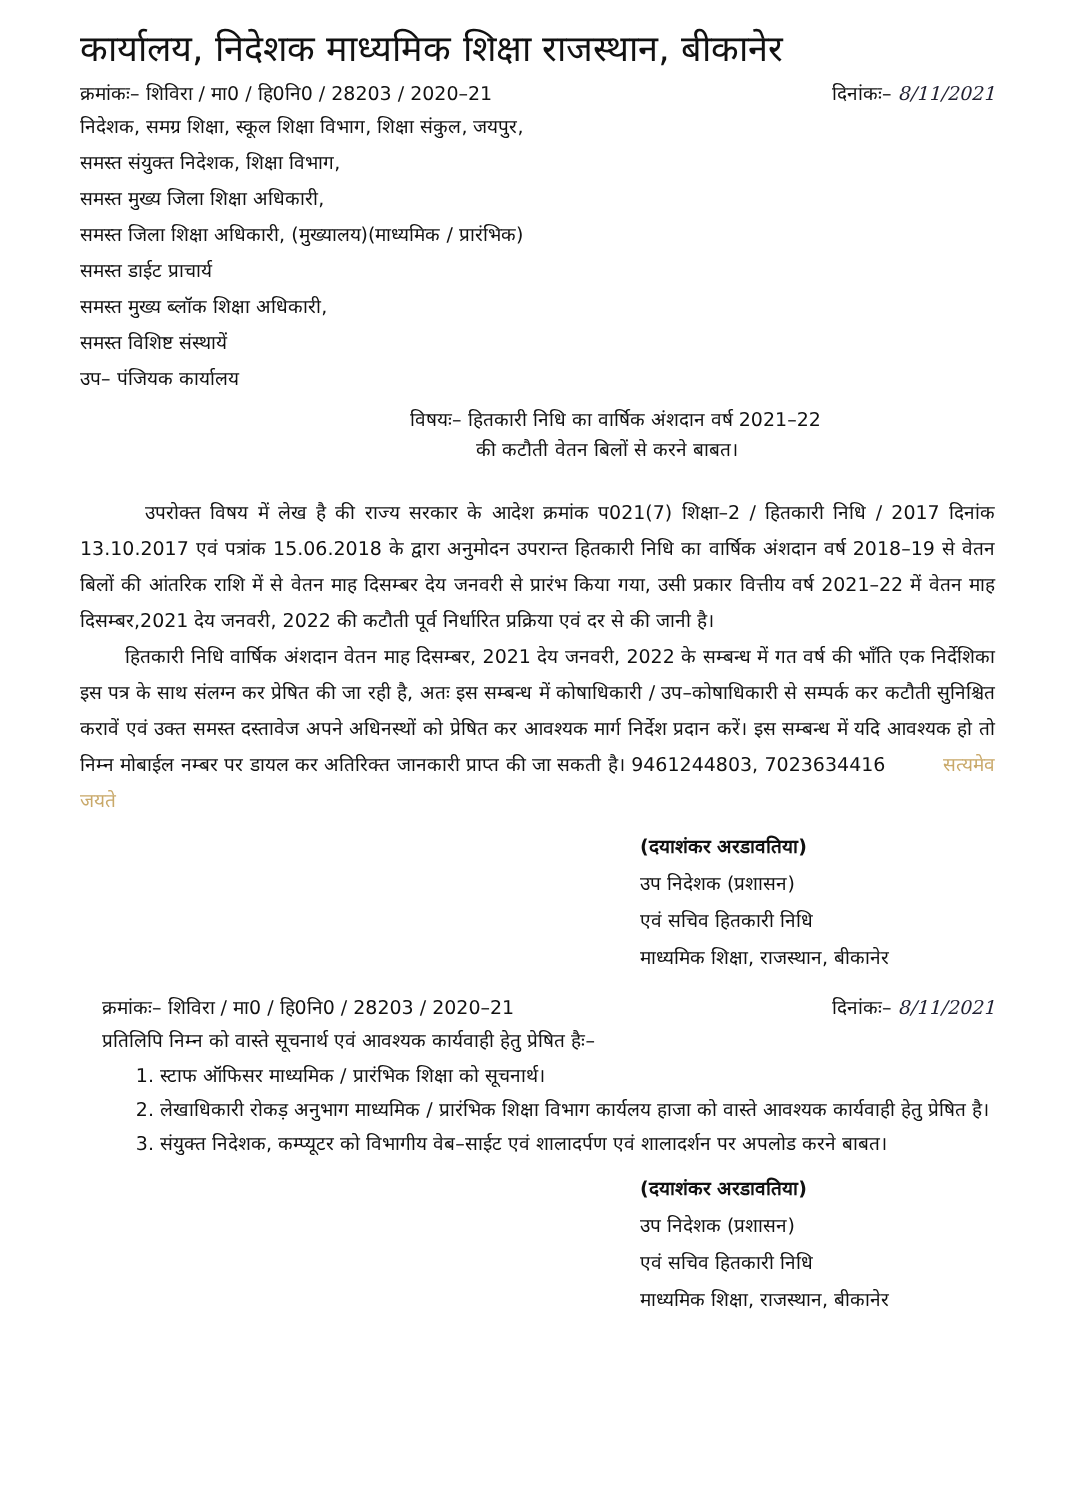कार्यालय, निदेशक माध्यमिक शिक्षा राजस्थान, बीकानेर
क्रमांकः– शिविरा / मा0 / हि0नि0 / 28203 / 2020–21 दिनांकः– 8/11/2021
निदेशक, समग्र शिक्षा, स्कूल शिक्षा विभाग, शिक्षा संकुल, जयपुर,
समस्त संयुक्त निदेशक, शिक्षा विभाग,
समस्त मुख्य जिला शिक्षा अधिकारी,
समस्त जिला शिक्षा अधिकारी, (मुख्यालय)(माध्यमिक / प्रारंभिक)
समस्त डाईट प्राचार्य
समस्त मुख्य ब्लॉक शिक्षा अधिकारी,
समस्त विशिष्ट संस्थायें
उप– पंजियक कार्यालय
विषयः– हितकारी निधि का वार्षिक अंशदान वर्ष 2021–22
की कटौती वेतन बिलों से करने बाबत।
उपरोक्त विषय में लेख है की राज्य सरकार के आदेश क्रमांक प021(7) शिक्षा–2 / हितकारी निधि / 2017 दिनांक 13.10.2017 एवं पत्रांक 15.06.2018 के द्वारा अनुमोदन उपरान्त हितकारी निधि का वार्षिक अंशदान वर्ष 2018–19 से वेतन बिलों की आंतरिक राशि में से वेतन माह दिसम्बर देय जनवरी से प्रारंभ किया गया, उसी प्रकार वित्तीय वर्ष 2021–22 में वेतन माह दिसम्बर,2021 देय जनवरी, 2022 की कटौती पूर्व निर्धारित प्रक्रिया एवं दर से की जानी है।
हितकारी निधि वार्षिक अंशदान वेतन माह दिसम्बर, 2021 देय जनवरी, 2022 के सम्बन्ध में गत वर्ष की भाँति एक निर्देशिका इस पत्र के साथ संलग्न कर प्रेषित की जा रही है, अतः इस सम्बन्ध में कोषाधिकारी / उप–कोषाधिकारी से सम्पर्क कर कटौती सुनिश्चित करावें एवं उक्त समस्त दस्तावेज अपने अधिनस्थों को प्रेषित कर आवश्यक मार्ग निर्देश प्रदान करें। इस सम्बन्ध में यदि आवश्यक हो तो निम्न मोबाईल नम्बर पर डायल कर अतिरिक्त जानकारी प्राप्त की जा सकती है। 9461244803, 7023634416 सत्यमेव जयते
(दयाशंकर अरडावतिया)
उप निदेशक (प्रशासन)
एवं सचिव हितकारी निधि
माध्यमिक शिक्षा, राजस्थान, बीकानेर
क्रमांकः– शिविरा / मा0 / हि0नि0 / 28203 / 2020–21 दिनांकः– 8/11/2021
प्रतिलिपि निम्न को वास्ते सूचनार्थ एवं आवश्यक कार्यवाही हेतु प्रेषित हैः–
1. स्टाफ ऑफिसर माध्यमिक / प्रारंभिक शिक्षा को सूचनार्थ।
2. लेखाधिकारी रोकड़ अनुभाग माध्यमिक / प्रारंभिक शिक्षा विभाग कार्यलय हाजा को वास्ते आवश्यक कार्यवाही हेतु प्रेषित है।
3. संयुक्त निदेशक, कम्प्यूटर को विभागीय वेब–साईट एवं शालादर्पण एवं शालादर्शन पर अपलोड करने बाबत।
(दयाशंकर अरडावतिया)
उप निदेशक (प्रशासन)
एवं सचिव हितकारी निधि
माध्यमिक शिक्षा, राजस्थान, बीकानेर